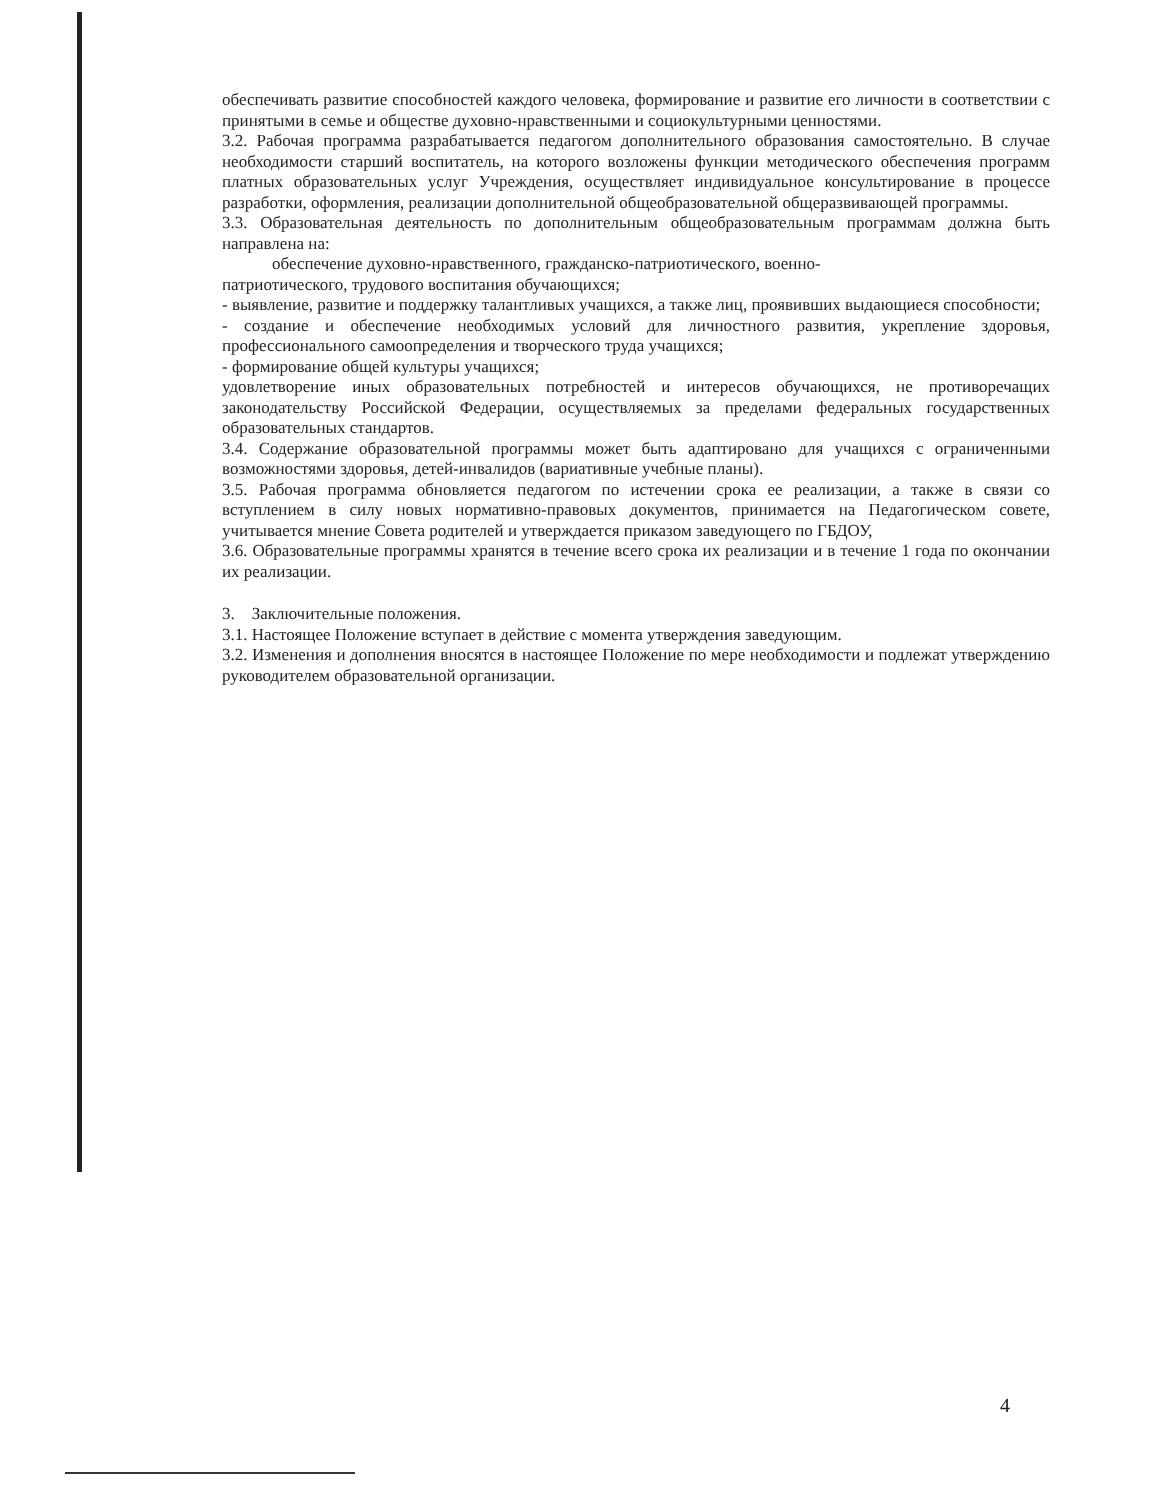обеспечивать развитие способностей каждого человека, формирование и развитие его личности в соответствии с принятыми в семье и обществе духовно-нравственными и социокультурными ценностями.
3.2. Рабочая программа разрабатывается педагогом дополнительного образования самостоятельно. В случае необходимости старший воспитатель, на которого возложены функции методического обеспечения программ платных образовательных услуг Учреждения, осуществляет индивидуальное консультирование в процессе разработки, оформления, реализации дополнительной общеобразовательной общеразвивающей программы.
3.3. Образовательная деятельность по дополнительным общеобразовательным программам должна быть направлена на:
обеспечение духовно-нравственного, гражданско-патриотического, военно-
патриотического, трудового воспитания обучающихся;
- выявление, развитие и поддержку талантливых учащихся, а также лиц, проявивших выдающиеся способности;
- создание и обеспечение необходимых условий для личностного развития, укрепление здоровья, профессионального самоопределения и творческого труда учащихся;
- формирование общей культуры учащихся;
удовлетворение иных образовательных потребностей и интересов обучающихся, не противоречащих законодательству Российской Федерации, осуществляемых за пределами федеральных государственных образовательных стандартов.
3.4. Содержание образовательной программы может быть адаптировано для учащихся с ограниченными возможностями здоровья, детей-инвалидов (вариативные учебные планы).
3.5. Рабочая программа обновляется педагогом по истечении срока ее реализации, а также в связи со вступлением в силу новых нормативно-правовых документов, принимается на Педагогическом совете, учитывается мнение Совета родителей и утверждается приказом заведующего по ГБДОУ,
3.6. Образовательные программы хранятся в течение всего срока их реализации и в течение 1 года по окончании их реализации.
3. Заключительные положения.
3.1. Настоящее Положение вступает в действие с момента утверждения заведующим.
3.2. Изменения и дополнения вносятся в настоящее Положение по мере необходимости и подлежат утверждению руководителем образовательной организации.
4